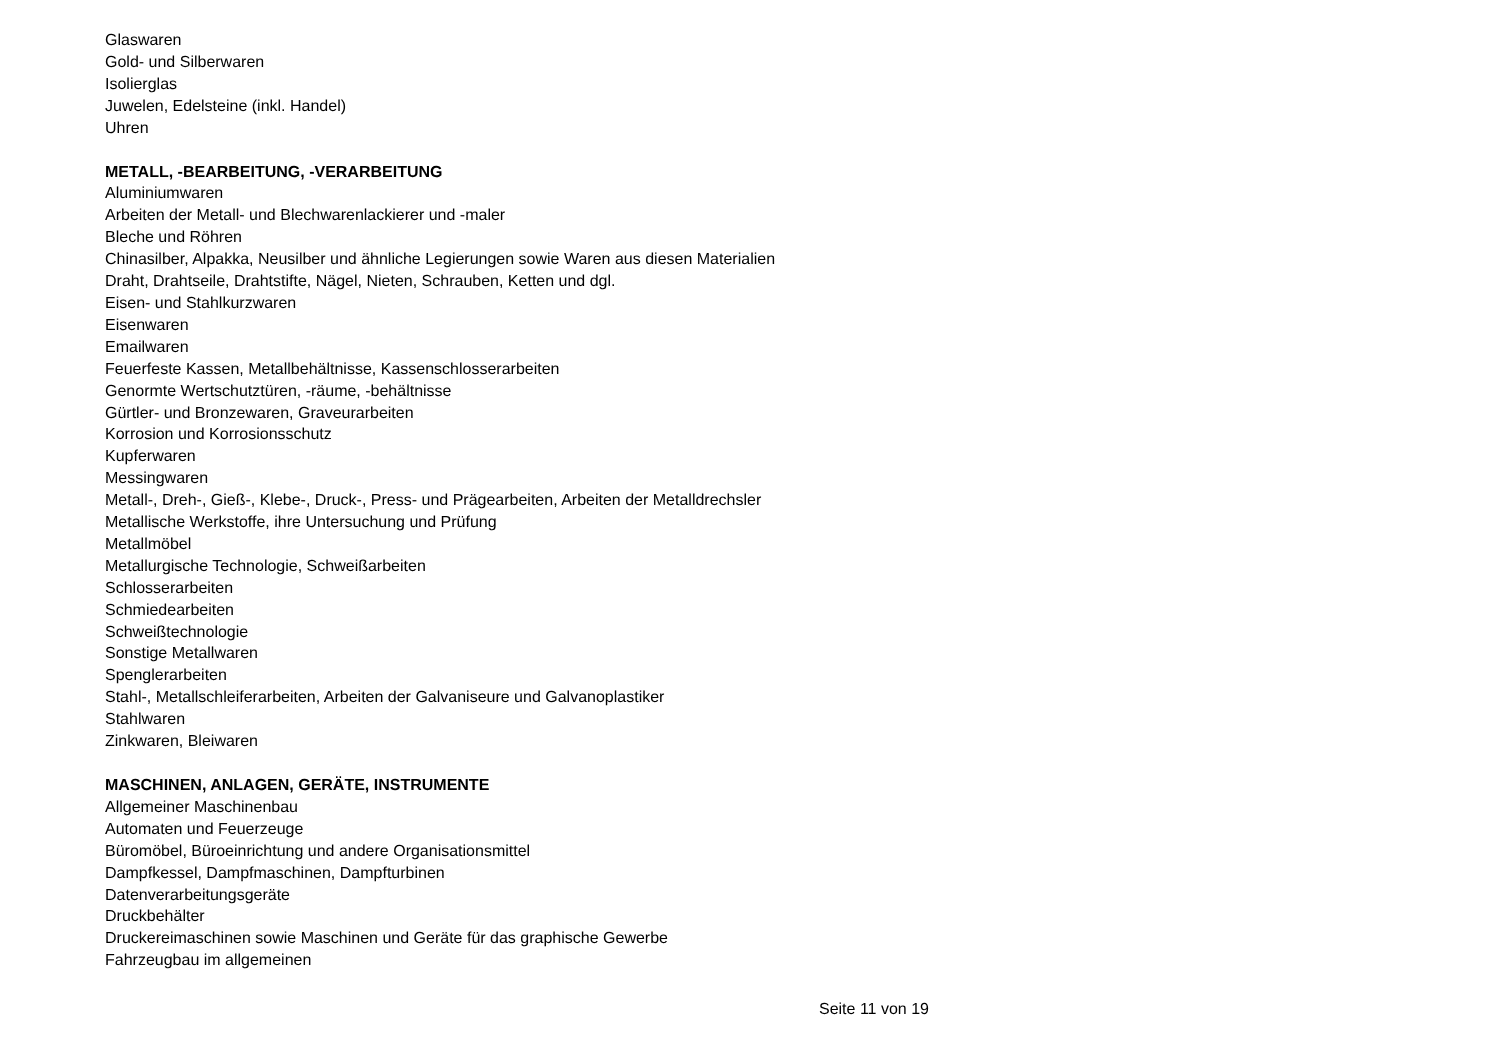Glaswaren
Gold- und Silberwaren
Isolierglas
Juwelen, Edelsteine (inkl. Handel)
Uhren
METALL, -BEARBEITUNG, -VERARBEITUNG
Aluminiumwaren
Arbeiten der Metall- und Blechwarenlackierer und -maler
Bleche und Röhren
Chinasilber, Alpakka, Neusilber und ähnliche Legierungen sowie Waren aus diesen Materialien
Draht, Drahtseile, Drahtstifte, Nägel, Nieten, Schrauben, Ketten und dgl.
Eisen- und Stahlkurzwaren
Eisenwaren
Emailwaren
Feuerfeste Kassen, Metallbehältnisse, Kassenschlosserarbeiten
Genormte Wertschutztüren, -räume, -behältnisse
Gürtler- und Bronzewaren, Graveurarbeiten
Korrosion und Korrosionsschutz
Kupferwaren
Messingwaren
Metall-, Dreh-, Gieß-, Klebe-, Druck-, Press- und Prägearbeiten, Arbeiten der Metalldrechsler
Metallische Werkstoffe, ihre Untersuchung und Prüfung
Metallmöbel
Metallurgische Technologie, Schweißarbeiten
Schlosserarbeiten
Schmiedearbeiten
Schweißtechnologie
Sonstige Metallwaren
Spenglerarbeiten
Stahl-, Metallschleiferarbeiten, Arbeiten der Galvaniseure und Galvanoplastiker
Stahlwaren
Zinkwaren, Bleiwaren
MASCHINEN, ANLAGEN, GERÄTE, INSTRUMENTE
Allgemeiner Maschinenbau
Automaten und Feuerzeuge
Büromöbel, Büroeinrichtung und andere Organisationsmittel
Dampfkessel, Dampfmaschinen, Dampfturbinen
Datenverarbeitungsgeräte
Druckbehälter
Druckereimaschinen sowie Maschinen und Geräte für das graphische Gewerbe
Fahrzeugbau im allgemeinen
Seite 11 von 19